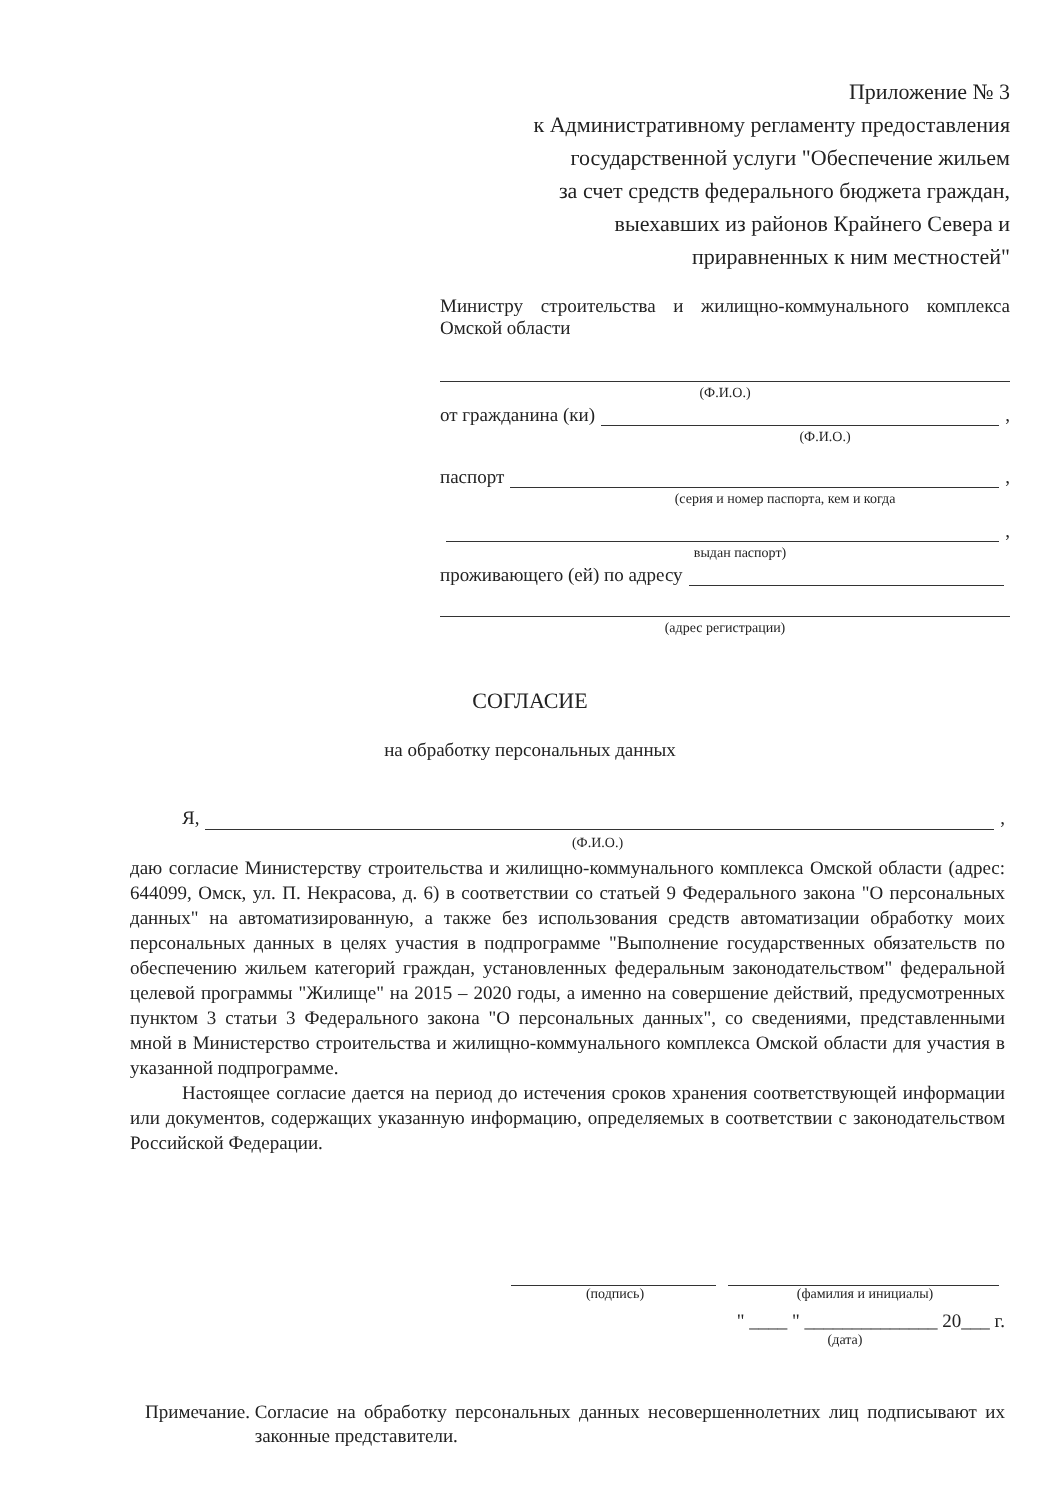Приложение № 3
к Административному регламенту предоставления
государственной услуги "Обеспечение жильем
за счет средств федерального бюджета граждан,
выехавших из районов Крайнего Севера и
приравненных к ним местностей"
Министру строительства и жилищно-коммунального комплекса Омской области
(Ф.И.О.)
от гражданина (ки) ,
(Ф.И.О.)
паспорт ,
(серия и номер паспорта, кем и когда
,
выдан паспорт)
проживающего (ей) по адресу
(адрес регистрации)
СОГЛАСИЕ
на обработку персональных данных
Я, ,
(Ф.И.О.)
даю согласие Министерству строительства и жилищно-коммунального комплекса Омской области (адрес: 644099, Омск, ул. П. Некрасова, д. 6) в соответствии со статьей 9 Федерального закона "О персональных данных" на автоматизированную, а также без использования средств автоматизации обработку моих персональных данных в целях участия в подпрограмме "Выполнение государственных обязательств по обеспечению жильем категорий граждан, установленных федеральным законодательством" федеральной целевой программы "Жилище" на 2015 – 2020 годы, а именно на совершение действий, предусмотренных пунктом 3 статьи 3 Федерального закона "О персональных данных", со сведениями, представленными мной в Министерство строительства и жилищно-коммунального комплекса Омской области для участия в указанной подпрограмме.
Настоящее согласие дается на период до истечения сроков хранения соответствующей информации или документов, содержащих указанную информацию, определяемых в соответствии с законодательством Российской Федерации.
(подпись) (фамилия и инициалы)
" ____ " ______________ 20___ г.
(дата)
Примечание. Согласие на обработку персональных данных несовершеннолетних лиц подписывают их законные представители.